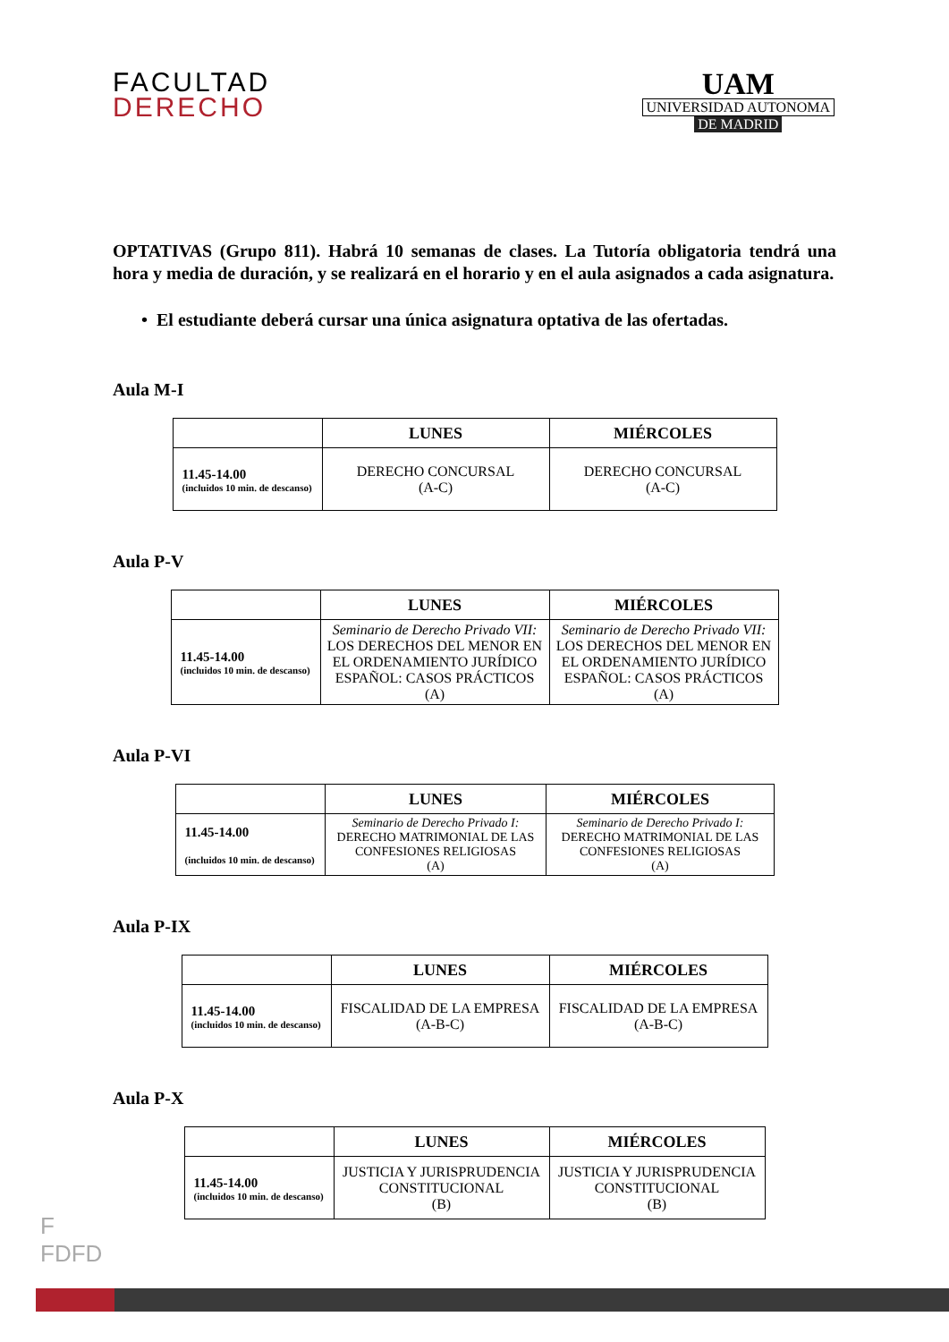FACULTAD
DERECHO
UAM
UNIVERSIDAD AUTONOMA
DE MADRID
OPTATIVAS (Grupo 811). Habrá 10 semanas de clases. La Tutoría obligatoria tendrá una hora y media de duración, y se realizará en el horario y en el aula asignados a cada asignatura.
• El estudiante deberá cursar una única asignatura optativa de las ofertadas.
Aula M-I
| | LUNES | MIÉRCOLES |
| --- | --- | --- |
| 11.45-14.00 (incluidos 10 min. de descanso) | DERECHO CONCURSAL (A-C) | DERECHO CONCURSAL (A-C) |
Aula P-V
| | LUNES | MIÉRCOLES |
| --- | --- | --- |
| 11.45-14.00 (incluidos 10 min. de descanso) | Seminario de Derecho Privado VII: LOS DERECHOS DEL MENOR EN EL ORDENAMIENTO JURÍDICO ESPAÑOL: CASOS PRÁCTICOS (A) | Seminario de Derecho Privado VII: LOS DERECHOS DEL MENOR EN EL ORDENAMIENTO JURÍDICO ESPAÑOL: CASOS PRÁCTICOS (A) |
Aula P-VI
| | LUNES | MIÉRCOLES |
| --- | --- | --- |
| 11.45-14.00 (incluidos 10 min. de descanso) | Seminario de Derecho Privado I: DERECHO MATRIMONIAL DE LAS CONFESIONES RELIGIOSAS (A) | Seminario de Derecho Privado I: DERECHO MATRIMONIAL DE LAS CONFESIONES RELIGIOSAS (A) |
Aula P-IX
| | LUNES | MIÉRCOLES |
| --- | --- | --- |
| 11.45-14.00 (incluidos 10 min. de descanso) | FISCALIDAD DE LA EMPRESA (A-B-C) | FISCALIDAD DE LA EMPRESA (A-B-C) |
Aula P-X
| | LUNES | MIÉRCOLES |
| --- | --- | --- |
| 11.45-14.00 (incluidos 10 min. de descanso) | JUSTICIA Y JURISPRUDENCIA CONSTITUCIONAL (B) | JUSTICIA Y JURISPRUDENCIA CONSTITUCIONAL (B) |
F
FDFD